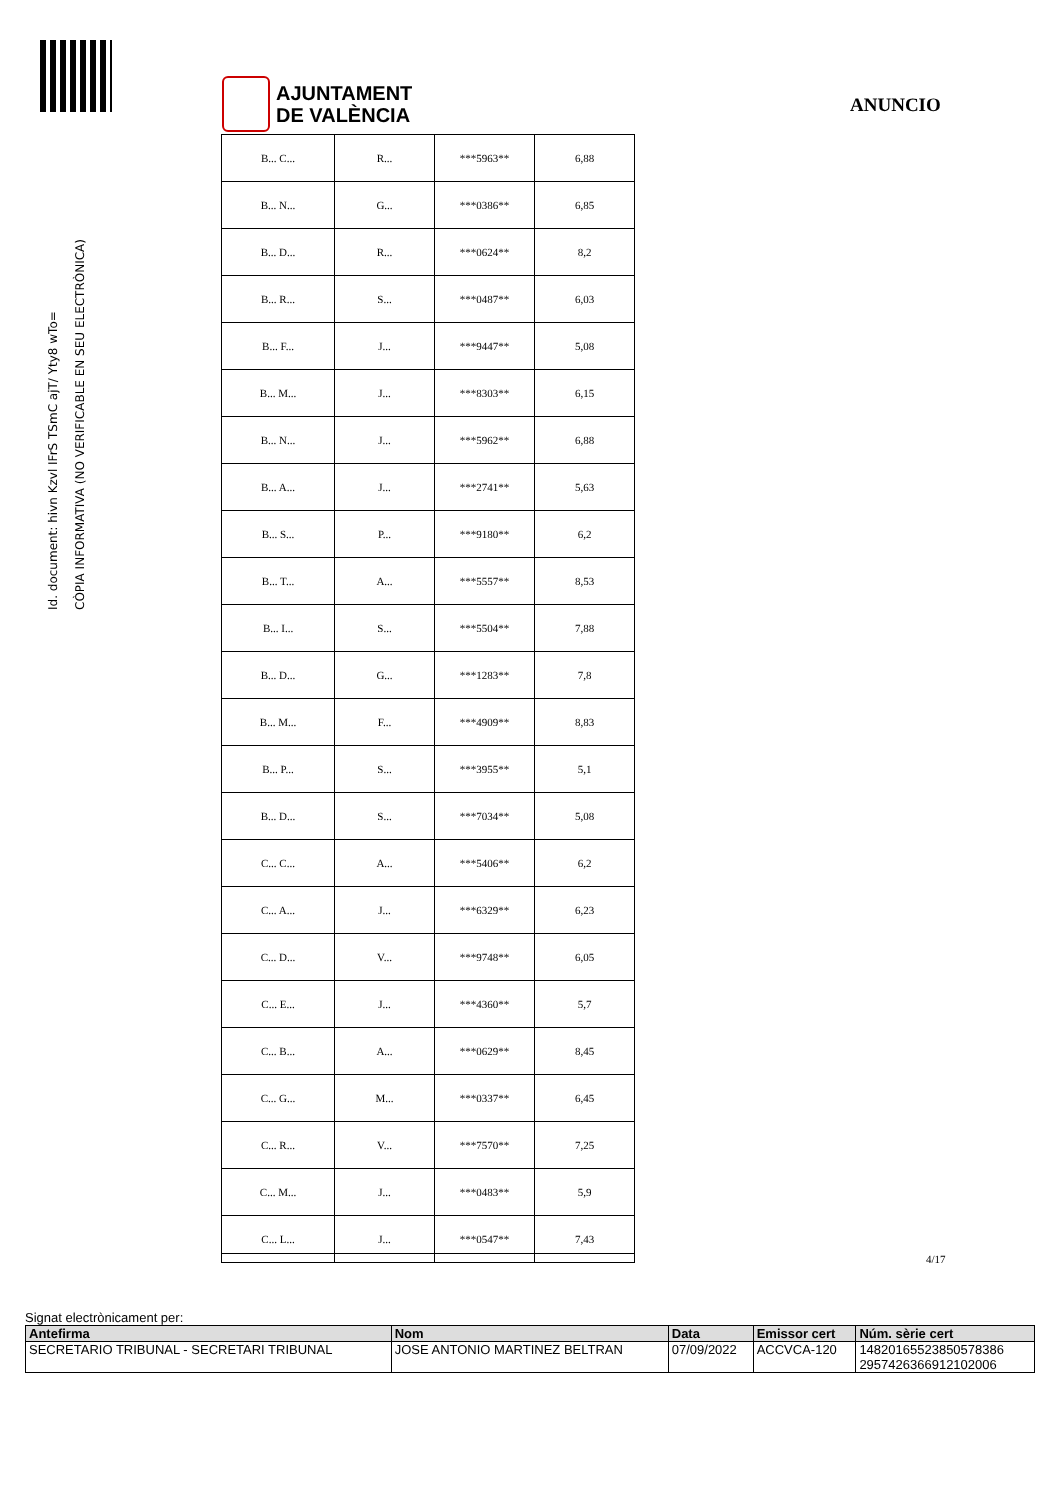Id. document: hivn Kzvl IFrS TSmC ajT/ Yty8 wTo=
CÒPIA INFORMATIVA (NO VERIFICABLE EN SEU ELECTRÒNICA)
AJUNTAMENT
DE VALÈNCIA
ANUNCIO
| B... C... | R... | ***5963** | 6,88 |
| B... N... | G... | ***0386** | 6,85 |
| B... D... | R... | ***0624** | 8,2 |
| B... R... | S... | ***0487** | 6,03 |
| B... F... | J... | ***9447** | 5,08 |
| B... M... | J... | ***8303** | 6,15 |
| B... N... | J... | ***5962** | 6,88 |
| B... A... | J... | ***2741** | 5,63 |
| B... S... | P... | ***9180** | 6,2 |
| B... T... | A... | ***5557** | 8,53 |
| B... I... | S... | ***5504** | 7,88 |
| B... D... | G... | ***1283** | 7,8 |
| B... M... | F... | ***4909** | 8,83 |
| B... P... | S... | ***3955** | 5,1 |
| B... D... | S... | ***7034** | 5,08 |
| C... C... | A... | ***5406** | 6,2 |
| C... A... | J... | ***6329** | 6,23 |
| C... D... | V... | ***9748** | 6,05 |
| C... E... | J... | ***4360** | 5,7 |
| C... B... | A... | ***0629** | 8,45 |
| C... G... | M... | ***0337** | 6,45 |
| C... R... | V... | ***7570** | 7,25 |
| C... M... | J... | ***0483** | 5,9 |
| C... L... | J... | ***0547** | 7,43 |
4/17
Signat electrònicament per:
| Antefirma | Nom | Data | Emissor cert | Núm. sèrie cert |
| --- | --- | --- | --- | --- |
| SECRETARIO TRIBUNAL - SECRETARI TRIBUNAL | JOSE ANTONIO MARTINEZ BELTRAN | 07/09/2022 | ACCVCA-120 | 14820165523850578386 2957426366912102006 |